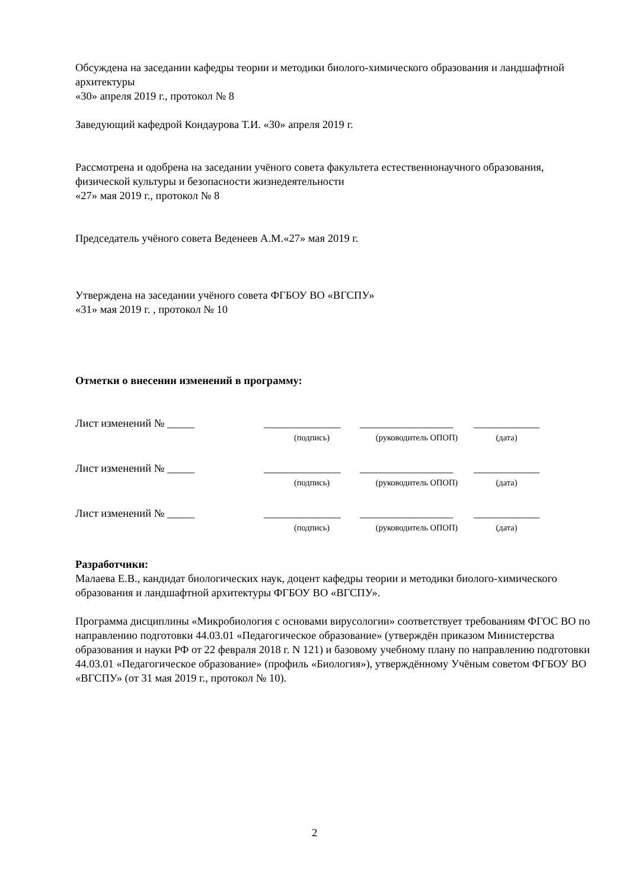Обсуждена на заседании кафедры теории и методики биолого-химического образования и ландшафтной архитектуры
«30» апреля 2019 г., протокол № 8
Заведующий кафедрой Кондаурова Т.И. «30» апреля 2019 г.
Рассмотрена и одобрена на заседании учёного совета факультета естественнонаучного образования, физической культуры и безопасности жизнедеятельности
«27» мая 2019 г., протокол № 8
Председатель учёного совета Веденеев А.М.«27» мая 2019 г.
Утверждена на заседании учёного совета ФГБОУ ВО «ВГСПУ»
«31» мая 2019 г. , протокол № 10
Отметки о внесении изменений в программу:
| Лист изменений № _____ | ______________ | _________________ | ____________ |
| | (подпись) | (руководитель ОПОП) | (дата) |
| Лист изменений № _____ | ______________ | _________________ | ____________ |
| | (подпись) | (руководитель ОПОП) | (дата) |
| Лист изменений № _____ | ______________ | _________________ | ____________ |
| | (подпись) | (руководитель ОПОП) | (дата) |
Разработчики:
Малаева Е.В., кандидат биологических наук, доцент кафедры теории и методики биолого-химического образования и ландшафтной архитектуры ФГБОУ ВО «ВГСПУ».
Программа дисциплины «Микробиология с основами вирусологии» соответствует требованиям ФГОС ВО по направлению подготовки 44.03.01 «Педагогическое образование» (утверждён приказом Министерства образования и науки РФ от 22 февраля 2018 г. N 121) и базовому учебному плану по направлению подготовки 44.03.01 «Педагогическое образование» (профиль «Биология»), утверждённому Учёным советом ФГБОУ ВО «ВГСПУ» (от 31 мая 2019 г., протокол № 10).
2